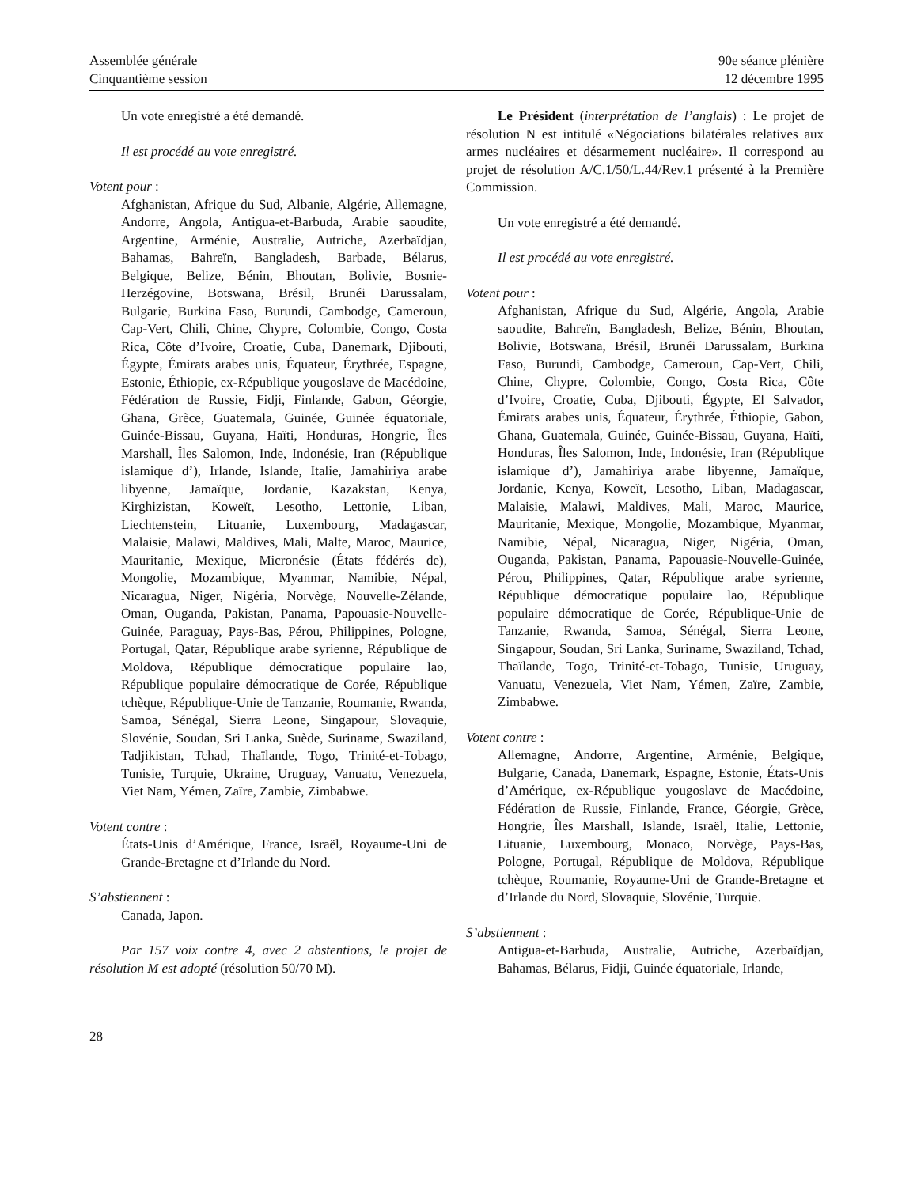Assemblée générale
Cinquantième session
90e séance plénière
12 décembre 1995
Un vote enregistré a été demandé.
Il est procédé au vote enregistré.
Votent pour :
Afghanistan, Afrique du Sud, Albanie, Algérie, Allemagne, Andorre, Angola, Antigua-et-Barbuda, Arabie saoudite, Argentine, Arménie, Australie, Autriche, Azerbaïdjan, Bahamas, Bahreïn, Bangladesh, Barbade, Bélarus, Belgique, Belize, Bénin, Bhoutan, Bolivie, Bosnie-Herzégovine, Botswana, Brésil, Brunéi Darussalam, Bulgarie, Burkina Faso, Burundi, Cambodge, Cameroun, Cap-Vert, Chili, Chine, Chypre, Colombie, Congo, Costa Rica, Côte d’Ivoire, Croatie, Cuba, Danemark, Djibouti, Égypte, Émirats arabes unis, Équateur, Érythrée, Espagne, Estonie, Éthiopie, ex-République yougoslave de Macédoine, Fédération de Russie, Fidji, Finlande, Gabon, Géorgie, Ghana, Grèce, Guatemala, Guinée, Guinée équatoriale, Guinée-Bissau, Guyana, Haïti, Honduras, Hongrie, Îles Marshall, Îles Salomon, Inde, Indonésie, Iran (République islamique d’), Irlande, Islande, Italie, Jamahiriya arabe libyenne, Jamaïque, Jordanie, Kazakstan, Kenya, Kirghizistan, Koweït, Lesotho, Lettonie, Liban, Liechtenstein, Lituanie, Luxembourg, Madagascar, Malaisie, Malawi, Maldives, Mali, Malte, Maroc, Maurice, Mauritanie, Mexique, Micronésie (États fédérés de), Mongolie, Mozambique, Myanmar, Namibie, Népal, Nicaragua, Niger, Nigéria, Norvège, Nouvelle-Zélande, Oman, Ouganda, Pakistan, Panama, Papouasie-Nouvelle-Guinée, Paraguay, Pays-Bas, Pérou, Philippines, Pologne, Portugal, Qatar, République arabe syrienne, République de Moldova, République démocratique populaire lao, République populaire démocratique de Corée, République tchèque, République-Unie de Tanzanie, Roumanie, Rwanda, Samoa, Sénégal, Sierra Leone, Singapour, Slovaquie, Slovénie, Soudan, Sri Lanka, Suède, Suriname, Swaziland, Tadjikistan, Tchad, Thaïlande, Togo, Trinité-et-Tobago, Tunisie, Turquie, Ukraine, Uruguay, Vanuatu, Venezuela, Viet Nam, Yémen, Zaïre, Zambie, Zimbabwe.
Votent contre :
États-Unis d’Amérique, France, Israël, Royaume-Uni de Grande-Bretagne et d’Irlande du Nord.
S’abstiennent :
Canada, Japon.
Par 157 voix contre 4, avec 2 abstentions, le projet de résolution M est adopté (résolution 50/70 M).
Le Président (interprétation de l’anglais) : Le projet de résolution N est intitulé «Négociations bilatérales relatives aux armes nucléaires et désarmement nucléaire». Il correspond au projet de résolution A/C.1/50/L.44/Rev.1 présenté à la Première Commission.
Un vote enregistré a été demandé.
Il est procédé au vote enregistré.
Votent pour :
Afghanistan, Afrique du Sud, Algérie, Angola, Arabie saoudite, Bahreïn, Bangladesh, Belize, Bénin, Bhoutan, Bolivie, Botswana, Brésil, Brunéi Darussalam, Burkina Faso, Burundi, Cambodge, Cameroun, Cap-Vert, Chili, Chine, Chypre, Colombie, Congo, Costa Rica, Côte d’Ivoire, Croatie, Cuba, Djibouti, Égypte, El Salvador, Émirats arabes unis, Équateur, Érythrée, Éthiopie, Gabon, Ghana, Guatemala, Guinée, Guinée-Bissau, Guyana, Haïti, Honduras, Îles Salomon, Inde, Indonésie, Iran (République islamique d’), Jamahiriya arabe libyenne, Jamaïque, Jordanie, Kenya, Koweït, Lesotho, Liban, Madagascar, Malaisie, Malawi, Maldives, Mali, Maroc, Maurice, Mauritanie, Mexique, Mongolie, Mozambique, Myanmar, Namibie, Népal, Nicaragua, Niger, Nigéria, Oman, Ouganda, Pakistan, Panama, Papouasie-Nouvelle-Guinée, Pérou, Philippines, Qatar, République arabe syrienne, République démocratique populaire lao, République populaire démocratique de Corée, République-Unie de Tanzanie, Rwanda, Samoa, Sénégal, Sierra Leone, Singapour, Soudan, Sri Lanka, Suriname, Swaziland, Tchad, Thaïlande, Togo, Trinité-et-Tobago, Tunisie, Uruguay, Vanuatu, Venezuela, Viet Nam, Yémen, Zaïre, Zambie, Zimbabwe.
Votent contre :
Allemagne, Andorre, Argentine, Arménie, Belgique, Bulgarie, Canada, Danemark, Espagne, Estonie, États-Unis d’Amérique, ex-République yougoslave de Macédoine, Fédération de Russie, Finlande, France, Géorgie, Grèce, Hongrie, Îles Marshall, Islande, Israël, Italie, Lettonie, Lituanie, Luxembourg, Monaco, Norvège, Pays-Bas, Pologne, Portugal, République de Moldova, République tchèque, Roumanie, Royaume-Uni de Grande-Bretagne et d’Irlande du Nord, Slovaquie, Slovénie, Turquie.
S’abstiennent :
Antigua-et-Barbuda, Australie, Autriche, Azerbaïdjan, Bahamas, Bélarus, Fidji, Guinée équatoriale, Irlande,
28